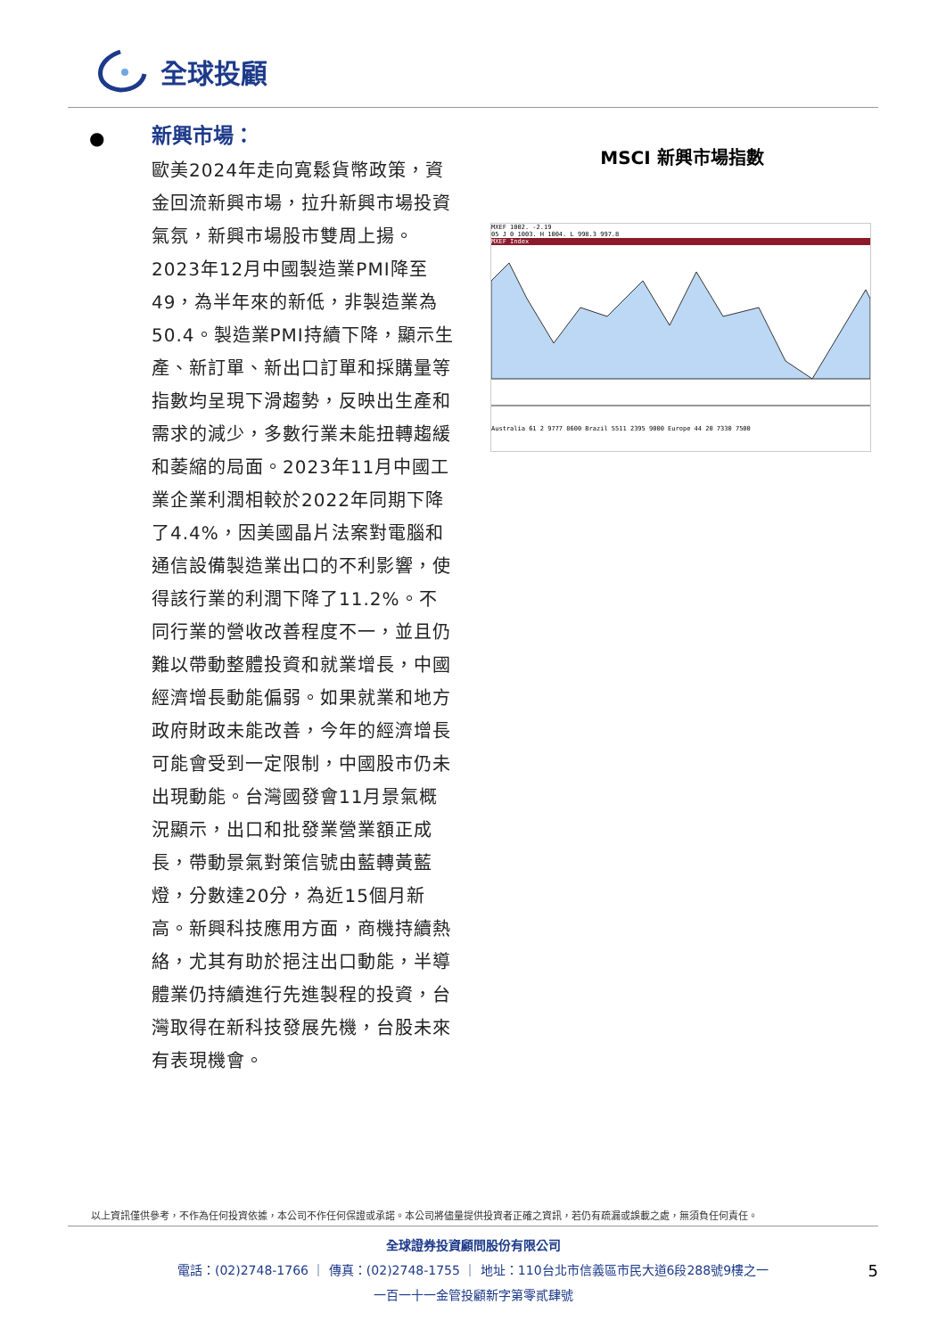全球投顧
●
新興市場：
歐美2024年走向寬鬆貨幣政策，資金回流新興市場，拉升新興市場投資氣氛，新興市場股市雙周上揚。2023年12月中國製造業PMI降至49，為半年來的新低，非製造業為50.4。製造業PMI持續下降，顯示生產、新訂單、新出口訂單和採購量等指數均呈現下滑趨勢，反映出生產和需求的減少，多數行業未能扭轉趨緩和萎縮的局面。2023年11月中國工業企業利潤相較於2022年同期下降了4.4%，因美國晶片法案對電腦和通信設備製造業出口的不利影響，使得該行業的利潤下降了11.2%。不同行業的營收改善程度不一，並且仍難以帶動整體投資和就業增長，中國經濟增長動能偏弱。如果就業和地方政府財政未能改善，今年的經濟增長可能會受到一定限制，中國股市仍未出現動能。台灣國發會11月景氣概況顯示，出口和批發業營業額正成長，帶動景氣對策信號由藍轉黃藍燈，分數達20分，為近15個月新高。新興科技應用方面，商機持續熱絡，尤其有助於挹注出口動能，半導體業仍持續進行先進製程的投資，台灣取得在新科技發展先機，台股未來有表現機會。
MSCI 新興市場指數
MXEF 1002. -2.19
05 J 0 1003. H 1004. L 998.3 997.8
MXEF Index
Australia 61 2 9777 8600 Brazil 5511 2395 9000 Europe 44 20 7330 7500
以上資訊僅供參考，不作為任何投資依據，本公司不作任何保證或承諾。本公司將儘量提供投資者正確之資訊，若仍有疏漏或誤載之處，無須負任何責任。
全球證券投資顧問股份有限公司
電話：(02)2748-1766 ｜ 傳真：(02)2748-1755 ｜ 地址：110台北市信義區市民大道6段288號9樓之一
一百一十一金管投顧新字第零貳肆號
5